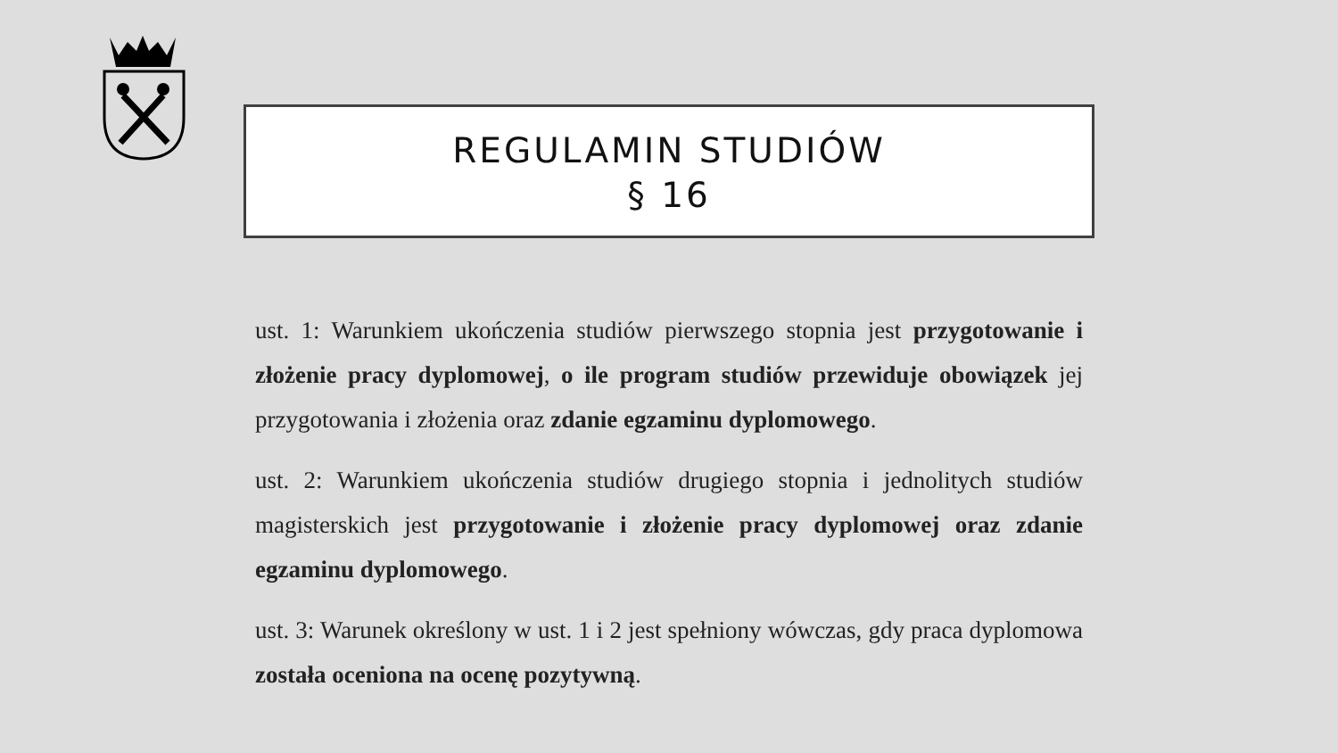REGULAMIN STUDIÓW
§ 16
ust. 1: Warunkiem ukończenia studiów pierwszego stopnia jest przygotowanie i złożenie pracy dyplomowej, o ile program studiów przewiduje obowiązek jej przygotowania i złożenia oraz zdanie egzaminu dyplomowego.
ust. 2: Warunkiem ukończenia studiów drugiego stopnia i jednolitych studiów magisterskich jest przygotowanie i złożenie pracy dyplomowej oraz zdanie egzaminu dyplomowego.
ust. 3: Warunek określony w ust. 1 i 2 jest spełniony wówczas, gdy praca dyplomowa została oceniona na ocenę pozytywną.